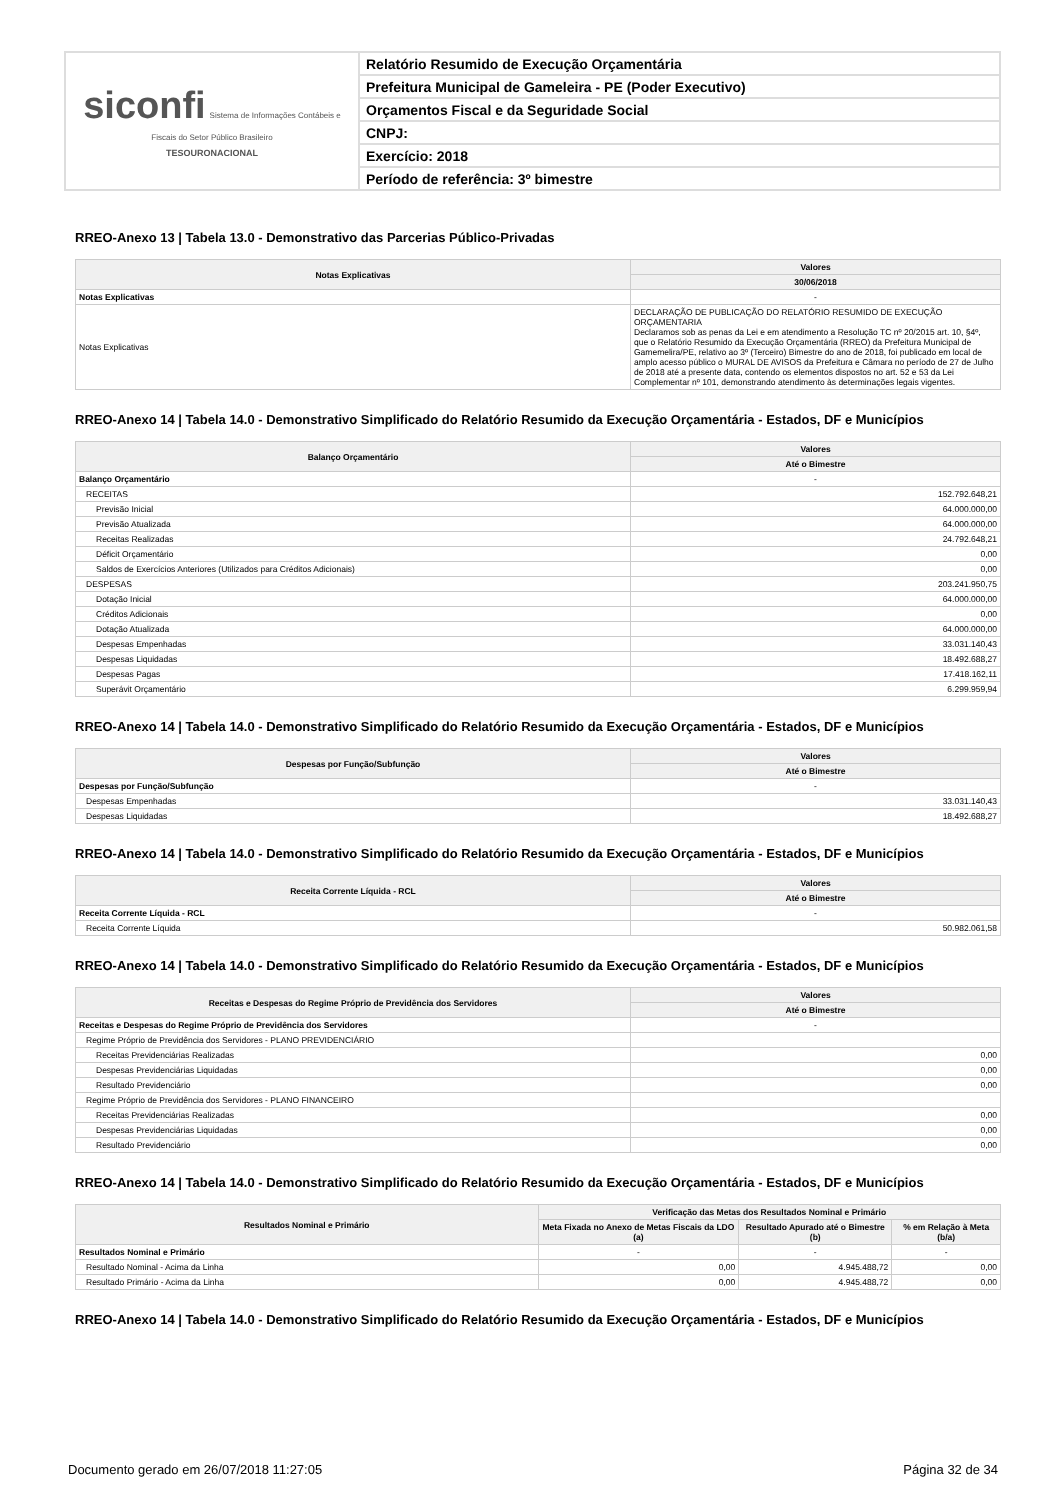| siconfi Sistema de Informações Contábeis e Fiscais do Setor Público Brasileiro TESOURONACIONAL | Relatório Resumido de Execução Orçamentária |
| | Prefeitura Municipal de Gameleira - PE (Poder Executivo) |
| | Orçamentos Fiscal e da Seguridade Social |
| | CNPJ: |
| | Exercício: 2018 |
| | Período de referência: 3º bimestre |
RREO-Anexo 13 | Tabela 13.0 - Demonstrativo das Parcerias Público-Privadas
| Notas Explicativas | Valores |
| --- | --- |
| | 30/06/2018 |
| Notas Explicativas | - |
| Notas Explicativas | DECLARAÇÃO DE PUBLICAÇÃO DO RELATÓRIO RESUMIDO DE EXECUÇÃO ORÇAMENTARIA Declaramos sob as penas da Lei e em atendimento a Resolução TC nº 20/2015 art. 10, §4º, que o Relatório Resumido da Execução Orçamentária (RREO) da Prefeitura Municipal de Gamemelira/PE, relativo ao 3º (Terceiro) Bimestre do ano de 2018, foi publicado em local de amplo acesso público o MURAL DE AVISOS da Prefeitura e Câmara no período de 27 de Julho de 2018 até a presente data, contendo os elementos dispostos no art. 52 e 53 da Lei Complementar nº 101, demonstrando atendimento às determinações legais vigentes. |
RREO-Anexo 14 | Tabela 14.0 - Demonstrativo Simplificado do Relatório Resumido da Execução Orçamentária - Estados, DF e Municípios
| Balanço Orçamentário | Valores |
| --- | --- |
| | Até o Bimestre |
| Balanço Orçamentário | - |
| RECEITAS | 152.792.648,21 |
| Previsão Inicial | 64.000.000,00 |
| Previsão Atualizada | 64.000.000,00 |
| Receitas Realizadas | 24.792.648,21 |
| Déficit Orçamentário | 0,00 |
| Saldos de Exercícios Anteriores (Utilizados para Créditos Adicionais) | 0,00 |
| DESPESAS | 203.241.950,75 |
| Dotação Inicial | 64.000.000,00 |
| Créditos Adicionais | 0,00 |
| Dotação Atualizada | 64.000.000,00 |
| Despesas Empenhadas | 33.031.140,43 |
| Despesas Liquidadas | 18.492.688,27 |
| Despesas Pagas | 17.418.162,11 |
| Superávit Orçamentário | 6.299.959,94 |
RREO-Anexo 14 | Tabela 14.0 - Demonstrativo Simplificado do Relatório Resumido da Execução Orçamentária - Estados, DF e Municípios
| Despesas por Função/Subfunção | Valores |
| --- | --- |
| | Até o Bimestre |
| Despesas por Função/Subfunção | - |
| Despesas Empenhadas | 33.031.140,43 |
| Despesas Liquidadas | 18.492.688,27 |
RREO-Anexo 14 | Tabela 14.0 - Demonstrativo Simplificado do Relatório Resumido da Execução Orçamentária - Estados, DF e Municípios
| Receita Corrente Líquida - RCL | Valores |
| --- | --- |
| | Até o Bimestre |
| Receita Corrente Líquida - RCL | - |
| Receita Corrente Líquida | 50.982.061,58 |
RREO-Anexo 14 | Tabela 14.0 - Demonstrativo Simplificado do Relatório Resumido da Execução Orçamentária - Estados, DF e Municípios
| Receitas e Despesas do Regime Próprio de Previdência dos Servidores | Valores |
| --- | --- |
| | Até o Bimestre |
| Receitas e Despesas do Regime Próprio de Previdência dos Servidores | - |
| Regime Próprio de Previdência dos Servidores - PLANO PREVIDENCIÁRIO | |
| Receitas Previdenciárias Realizadas | 0,00 |
| Despesas Previdenciárias Liquidadas | 0,00 |
| Resultado Previdenciário | 0,00 |
| Regime Próprio de Previdência dos Servidores - PLANO FINANCEIRO | |
| Receitas Previdenciárias Realizadas | 0,00 |
| Despesas Previdenciárias Liquidadas | 0,00 |
| Resultado Previdenciário | 0,00 |
RREO-Anexo 14 | Tabela 14.0 - Demonstrativo Simplificado do Relatório Resumido da Execução Orçamentária - Estados, DF e Municípios
| Resultados Nominal e Primário | Verificação das Metas dos Resultados Nominal e Primário | | |
| --- | --- | --- | --- |
| | Meta Fixada no Anexo de Metas Fiscais da LDO (a) | Resultado Apurado até o Bimestre (b) | % em Relação à Meta (b/a) |
| Resultados Nominal e Primário | - | - | - |
| Resultado Nominal - Acima da Linha | 0,00 | 4.945.488,72 | 0,00 |
| Resultado Primário - Acima da Linha | 0,00 | 4.945.488,72 | 0,00 |
RREO-Anexo 14 | Tabela 14.0 - Demonstrativo Simplificado do Relatório Resumido da Execução Orçamentária - Estados, DF e Municípios
Documento gerado em 26/07/2018 11:27:05 Página 32 de 34